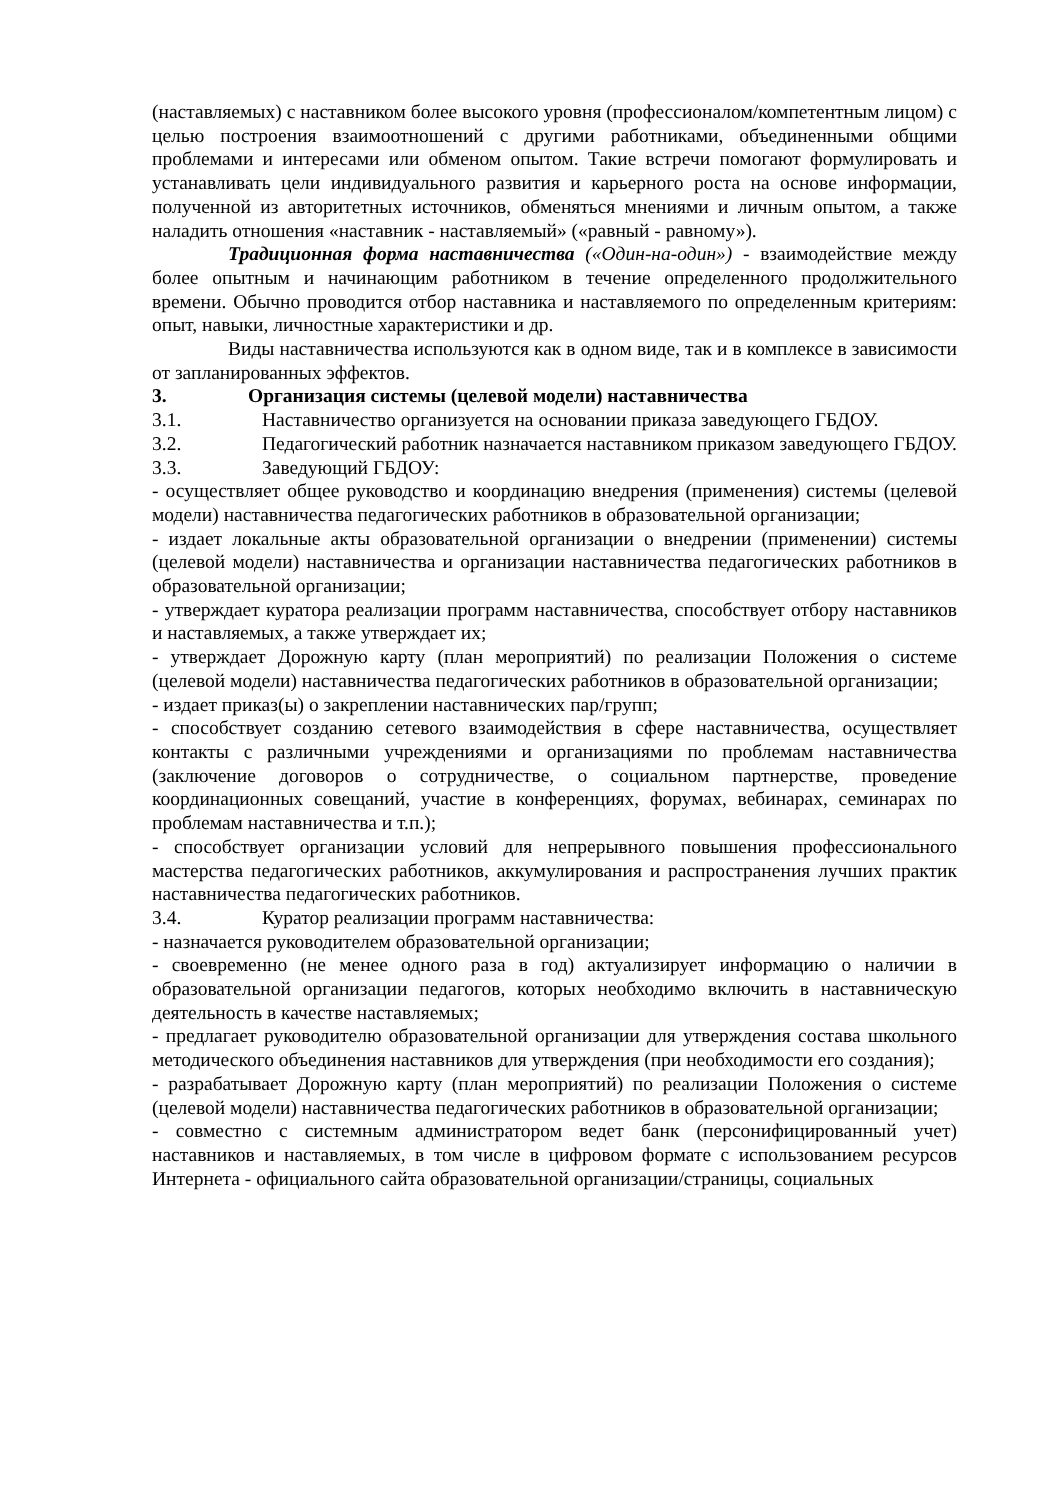(наставляемых) с наставником более высокого уровня (профессионалом/компетентным лицом) с целью построения взаимоотношений с другими работниками, объединенными общими проблемами и интересами или обменом опытом. Такие встречи помогают формулировать и устанавливать цели индивидуального развития и карьерного роста на основе информации, полученной из авторитетных источников, обменяться мнениями и личным опытом, а также наладить отношения «наставник - наставляемый» («равный - равному»).
Традиционная форма наставничества («Один-на-один») - взаимодействие между более опытным и начинающим работником в течение определенного продолжительного времени. Обычно проводится отбор наставника и наставляемого по определенным критериям: опыт, навыки, личностные характеристики и др.
Виды наставничества используются как в одном виде, так и в комплексе в зависимости от запланированных эффектов.
3. Организация системы (целевой модели) наставничества
3.1. Наставничество организуется на основании приказа заведующего ГБДОУ.
3.2. Педагогический работник назначается наставником приказом заведующего ГБДОУ.
3.3. Заведующий ГБДОУ:
- осуществляет общее руководство и координацию внедрения (применения) системы (целевой модели) наставничества педагогических работников в образовательной организации;
- издает локальные акты образовательной организации о внедрении (применении) системы (целевой модели) наставничества и организации наставничества педагогических работников в образовательной организации;
- утверждает куратора реализации программ наставничества, способствует отбору наставников и наставляемых, а также утверждает их;
- утверждает Дорожную карту (план мероприятий) по реализации Положения о системе (целевой модели) наставничества педагогических работников в образовательной организации;
- издает приказ(ы) о закреплении наставнических пар/групп;
- способствует созданию сетевого взаимодействия в сфере наставничества, осуществляет контакты с различными учреждениями и организациями по проблемам наставничества (заключение договоров о сотрудничестве, о социальном партнерстве, проведение координационных совещаний, участие в конференциях, форумах, вебинарах, семинарах по проблемам наставничества и т.п.);
- способствует организации условий для непрерывного повышения профессионального мастерства педагогических работников, аккумулирования и распространения лучших практик наставничества педагогических работников.
3.4. Куратор реализации программ наставничества:
- назначается руководителем образовательной организации;
- своевременно (не менее одного раза в год) актуализирует информацию о наличии в образовательной организации педагогов, которых необходимо включить в наставническую деятельность в качестве наставляемых;
- предлагает руководителю образовательной организации для утверждения состава школьного методического объединения наставников для утверждения (при необходимости его создания);
- разрабатывает Дорожную карту (план мероприятий) по реализации Положения о системе (целевой модели) наставничества педагогических работников в образовательной организации;
- совместно с системным администратором ведет банк (персонифицированный учет) наставников и наставляемых, в том числе в цифровом формате с использованием ресурсов Интернета - официального сайта образовательной организации/страницы, социальных